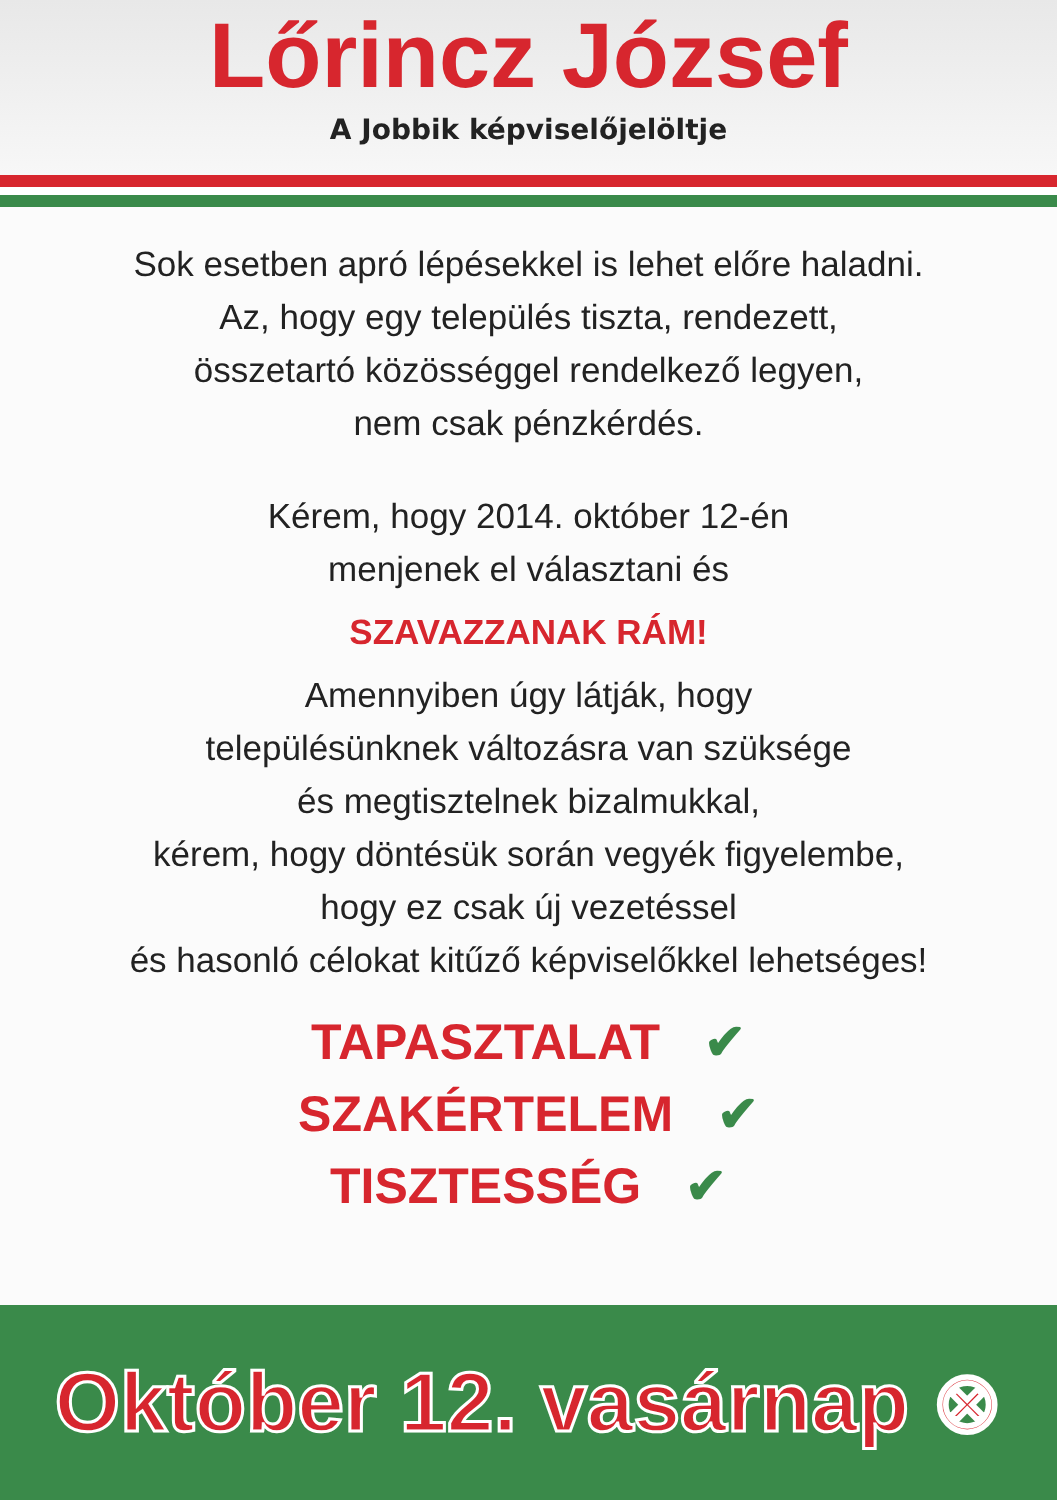Lőrincz József
A Jobbik képviselőjelöltje
Sok esetben apró lépésekkel is lehet előre haladni.
Az, hogy egy település tiszta, rendezett,
összetartó közösséggel rendelkező legyen,
nem csak pénzkérdés.
Kérem, hogy 2014. október 12-én
menjenek el választani és
SZAVAZZANAK RÁM!
Amennyiben úgy látják, hogy
településünknek változásra van szüksége
és megtisztelnek bizalmukkal,
kérem, hogy döntésük során vegyék figyelembe,
hogy ez csak új vezetéssel
és hasonló célokat kitűző képviselőkkel lehetséges!
TAPASZTALAT ✔
SZAKÉRTELEM ✔
TISZTESSÉG ✔
Október 12. vasárnap ⊗